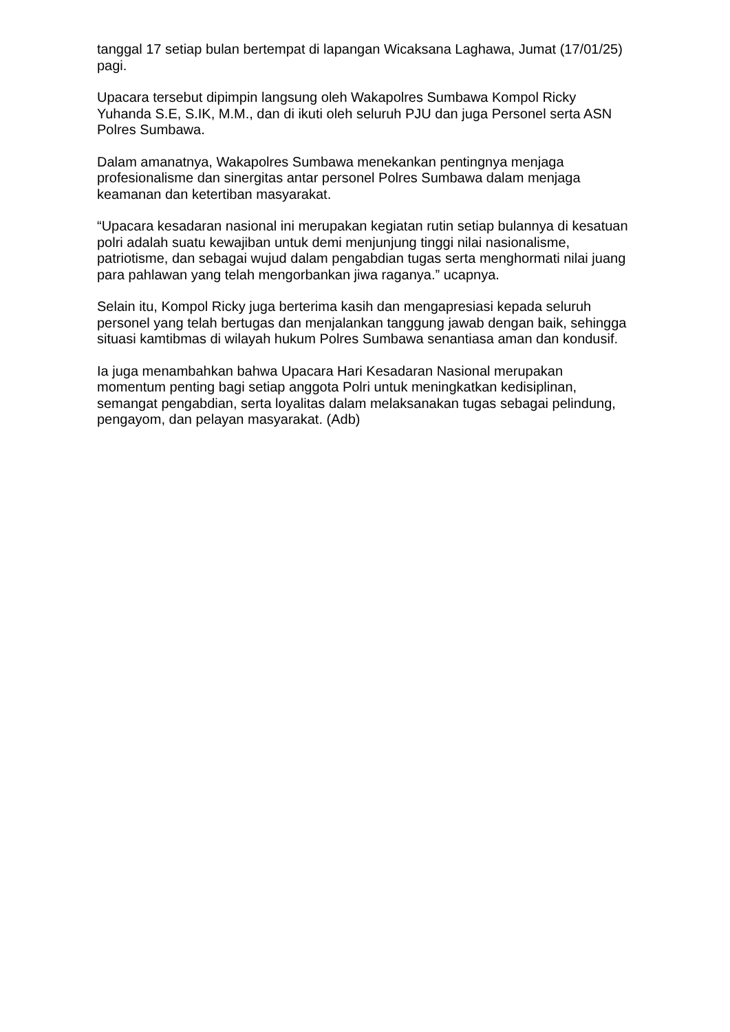tanggal 17 setiap bulan bertempat di lapangan Wicaksana Laghawa, Jumat (17/01/25) pagi.
Upacara tersebut dipimpin langsung oleh Wakapolres Sumbawa Kompol Ricky Yuhanda S.E, S.IK, M.M., dan di ikuti oleh seluruh PJU dan juga Personel serta ASN Polres Sumbawa.
Dalam amanatnya, Wakapolres Sumbawa menekankan pentingnya menjaga profesionalisme dan sinergitas antar personel Polres Sumbawa dalam menjaga keamanan dan ketertiban masyarakat.
“Upacara kesadaran nasional ini merupakan kegiatan rutin setiap bulannya di kesatuan polri adalah suatu kewajiban untuk demi menjunjung tinggi nilai nasionalisme, patriotisme, dan sebagai wujud dalam pengabdian tugas serta menghormati nilai juang para pahlawan yang telah mengorbankan jiwa raganya.” ucapnya.
Selain itu, Kompol Ricky juga berterima kasih dan mengapresiasi kepada seluruh personel yang telah bertugas dan menjalankan tanggung jawab dengan baik, sehingga situasi kamtibmas di wilayah hukum Polres Sumbawa senantiasa aman dan kondusif.
Ia juga menambahkan bahwa Upacara Hari Kesadaran Nasional merupakan momentum penting bagi setiap anggota Polri untuk meningkatkan kedisiplinan, semangat pengabdian, serta loyalitas dalam melaksanakan tugas sebagai pelindung, pengayom, dan pelayan masyarakat. (Adb)